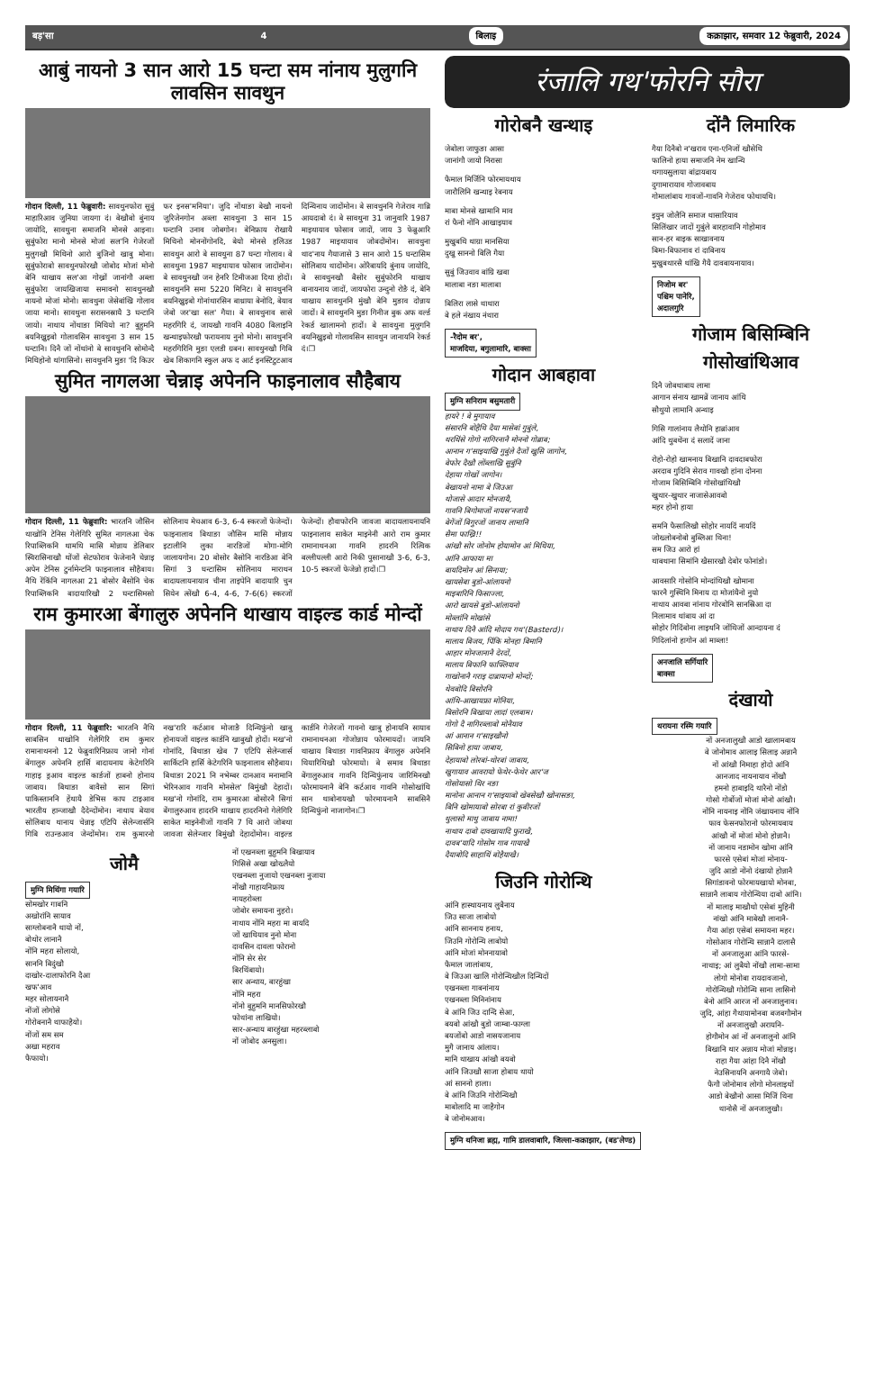बड़'सा 4 बिलाइ कक्राझार, समवार 12 फेब्रुवारी, 2024
आबुं नायनो 3 सान आरो 15 घन्टा सम नांनाय मुलुगनि लावसिन सावथुन
गोदान दिल्ली, 11 फेब्रुवारी: सावथुनफोरा सुबुं माहारिआव जुनिया जायगा दं। बेखौबो बुंनाय जायोदि, सावथुना समाजनि मोनसे आइना। सुबुंफोरा मानो मोनसे मोजां सल'नि गेजेरजों मुलुगखौ मिथिनो आरो बुजिनो खाबु मोना। सुबुंफोराबो सावथुनफोरखौ जोबोद मोजां मोनो बेनि थाखाय सल'आ गोख्रों जानांगौ अब्ला सुबुंफोरा जायखिजाया समावनो सावथुनखौ नायनो मोजां मोनो। सावथुना जेसेबांखि गोलाव जाया मानो। सावथुना सरासनस्रायै 3 घन्टानि जायो। नाथाय नोंथाङा मिथियो ना? बुहुमनि बयनिख्रुइबो गोलावसिन सावथुना 3 सान 15 घन्टानि। दिनै जों नोंथांनो बे सावथुननि सोमोन्दै मिथिहोनो थांगासिनो। सावथुननि मुङा 'दि किउर फर इनस'मनिया'। जुदि नोंथाङा बेखौ नायनो जुरिजेनगोन अब्ला सावथुना 3 सान 15 घन्टानि उनाव जोबगोन। बेनिफ्राय रोखायै मिथिनो मोननोंगोनदि, बेयो मोनसे हलिउड सावथुन आरो बे सावथुना 87 घन्टा गोलाव। बे सावथुना 1987 माइथायाव फोसाव जादोंमोन। बे सावथुनखौ जन हेनरि टिमीजआ दिथा होदों। सावथुननि समा 5220 मिनिट। बे सावथुननि बयनिख्रुइबो गोनांथारसिन बाथ्राया बेनोदि, बेयाव जेबो जर'खा सल' गैया। बे सावथुनाव सासे महरगिरि दं, जायखौ गावनि 4080 बिलाइनि खन्थाइफोरखौ फरायनाय नुनो मोनो। सावथुननि महरगिरिनि मुङा एलडी ग्रबन। सावथुनखौ गिबि खेब शिकागनि स्कुल अफ द आर्ट इनस्टिटुटआव दिन्थिनाय जादोंमोन। बे सावथुननि गेजेराव गाब्रि आयदाबो दं। बे सावथुना 31 जानुवारि 1987 माइथायाव फोसाव जादों, जाय 3 फेब्रुआरि 1987 माइथायाव जोबदोंमोन। सावथुना थाद'नाय गैयाजासे 3 सान आरो 15 घन्टासिम सोलिबाय थादोंमोन। ओरैबायदि बुंनाय जायोदि, बे सावथुनखौ बैसोर सुबुंफोरनि थाखाय बानायनाय जादों, जायफोरा उन्दुनो रोङै दं, बेनि थाखाय सावथुननि मुंखौ बेनि मुङाव दोन्नाय जादों। बे सावथुननि मुङा गिनीज बुक अफ वर्ल्ड रेकर्ड खालामनो हादों। बे सावथुना मुलुगनि बयनिख्रुइबो गोलावसिन सावथुन जानायनि रेकर्ड दं।❐
सुमित नागलआ चेन्नाइ अपेननि फाइनालाव सौहैबाय
गोदान दिल्ली, 11 फेब्रुवारि: भारतनि जौसिन थाखोनि टेनिस गेलेगिरि सुमित नागलआ चेक रिपाब्लिकनि थामथि मासि मोन्नाय डेलिबार स्विरासिनाखौ थोंजों सेटफोराव फेजेनानै चेन्नाइ अपेन टेनिस टुर्नामेन्टनि फाइनालाव सौहैबाय। नैथि रेंकिंनि नागलआ 21 बोसोर बैसोनि चेक रिपाब्लिकनि बादायारिखौ 2 घन्टासिमसो सोलिनाय मेचआव 6-3, 6-4 स्करजों फेजेन्दों। फाइनालाव बिथाङा जौसिन मासि मोन्नाय इटालीनि लुका नारडिजों मोगा-मोगि जालायगोन। 20 बोसोर बैसोनि नारडिआ बेनि सिगां 3 घन्टासिम सोलिनाय माराथन बादायलायनायाव चीना ताइपेनि बादायारि चुन सियेन त्सेंखौ 6-4, 4-6, 7-6(6) स्करजों फेजेन्दों। हौवाफोरनि जावजा बादायलायनायनि फाइनालाव साकेत माइनेनी आरो राम कुमार रामानाथनआ गावनि हादरनि रित्विक बल्लीपल्ली आरो निकी पुसानाखौ 3-6, 6-3, 10-5 स्करजों फेजेन्नो हादों।❐
राम कुमारआ बेंगालुरु अपेननि थाखाय वाइल्ड कार्ड मोन्दों
गोदान दिल्ली, 11 फेब्रुवारि: भारतनि नैथि साबसिन थाखोनि गेलेगिरि राम कुमार रामानाथननो 12 फेब्रुवारिनिफ्राय जानो गोनां बेंगालुरु अपेननि हार्सि बादायनाय केटेगरिनि गाहाइ ड्रआव वाइल्ड कार्डजों हाबनो होनाय जाबाय। बिथाङा बावैसो सान सिगां पाकिस्ताननि हेंथायै डेभिस काप टाइआव भारतीय हान्जाखौ दैदेन्दोंमोन। नाथाय बेयाव सोलिबाय थानाय चेन्नाइ एटिपि सेलेन्जार्सनि गिबि राउन्डआव जेन्दोंमोन। राम कुमारनो नख'रारि कर्टआव मोजाङै दिन्थिफुंनो खाबु होनायजों वाइल्ड कार्डनि खाबुखौ होदों। मख'नो गोनांदि, बिथाङा खेब 7 एटिपि सेलेन्जार्स सार्किटनि हार्सि केटेगरिनि फाइनालाव सौहैबाय। बिथाङा 2021 नि नभेम्बर दानआव मनामानि भेरिनआव गावनि मोनसेल' बिमुंखौ देहादों। मख'नो गोनांदि, राम कुमारआ बोसोरनै सिगां बेंगालुरुआव हादरनि थाखाय हादरनिनो गेलेगिरि साकेत माइनेनीजों गावनि 7 थि आरो जोबथा जावजा सेलेन्जार बिमुंखौ देहादोंमोन। वाइल्ड कार्डनि गेजेरजों गावनो खाबु होनायनि सायाव रामानाथनआ गोजोन्नाय फोरमायदों। जायनि थाखाय बिथाङा गावनिफ्राय बेंगालुरु अपेननि थियारिथिखौ फोरमायो। बे समाव बिथाङा बेंगालुरुआव गावनि दिन्थिफुंनाय जारिमिनखौ फोरमायनानै बेनि कर्टआव गावनि गोसोखांथि सान थाबोनायखौ फोरमायनानै साबसिनै दिन्थिफुंनो नाजागोन।❐
जोमै
मुग्नि मिथिंगा गयारि
सोमखोर गाबनि
अखोरांनि सायाव
साग्लोबनानै थायो नों,
बोथोर लानानै
नोंनि महरा सोलायो,
साननि बिदुंखौ
दाखोर-दालाफोरनि दैआ
खफ'आव
महर सोलायनानै
नोंजों लोगोसे
गोरोबनानै थाफाहैयो।
नोंजों सम सम
अखा महराव
फैफायो।
नों एखनब्ला बुहुमनि बिखायाव
गिसिसे अखा खोख्लैयो
एखनब्ला नुजायो एखनब्ला नुजाया
नोंखौ गाहायनिफ्राय
नायहरोब्ला
जोबोर समायना नुहरो।
नाथाय नोंनि महरा मा बायदि
जों खाथियाव नुनो मोना
दावसिन दावला फोरानो
नोंनि सेर सेर
बिरथिंबायो।
सार अन्थाय, बारहुंखा
नोंनि महरा
नोंनो बुहुमनि मानसिफोरखौ
फोथांना लाखियो।
सार-अन्थाय बारहुंखा महरब्लाबो
नों जोबोद अनसुला।
रंजालि गथ'फोरनि सौरा
गोरोबनै खन्थाइ
जेबोला जाफुङा आसा
जानांगौ जायो निरासा
फैमाल मिर्जिनि फोरमायथाय
जारौलिनि खन्थाइ रेबनाय
माबा मोनसे खामानि माव
रां फैनो नोंनि आखाइयाव
मुखुबथि थाग्रा मानसिया
दुखु साननो बिलि गैया
सुबुं जिउवाव बांग्रि खबा
मालाबा नङा मालाबा
बिलिरा लासे थाथारा
बे हले नंखाय नंथारा
-रैदोम बर',
माजदिया, बगुलामारि, बाक्सा
गोदान आबहावा
मुग्नि सनिराम बसुमतारी
हायरे ! बे मुगायाव
संसारनि बोहैथि दैया मासेबां गुबुंले,
थरथिंसे गोगो नागिरनानै मोननो गोब्राब;
आनान ग'साइयाखि गुबुंले दैजों खुसि जागोन,
बेफोर दैखौ लोंब्लाखि सुबुंनि
देहाया गोखों जागोन।
बेखायनो नामा बे जिउआ
थोजासे आदार मोनजायै,
गावनि बिगोमाजों नायस'नजायै
बेगेंजों बिगुरजों जानाय लामानि
सैमा फाख्रि!!
आंखौ सोर जोनोम होयामोन आं मिथिया,
आंनि आफाया मा
बायदिमोन आं सिनाया;
खायसेबा बुडो-आंलायनो
माइबारिनि फिसाज्ला,
आरो खायसे बुडो-आंलायनो
मोब्लांनि मोखांसे
नाथाय दिनै आंदि मोदाय गथ'(Basterd)।
मालाय बिजय, पिंकि मोनहा बिमानि
आहार मोनजानानै देरदों,
मालाय बिफानि फाफ्लियाव
गाखोनानै गराइ दाब्रायानो मोन्दों;
थेवबोदि बिसोरनि
आंथि-आखायफ्रा मोनिया,
बिसोरनि बिखाया लादां एलबाम।
गोगो दै नागिरब्लाबो मोनैयाव
आं आनान ग'साइखौनो
सिबिनो हाया जाबाय,
देहायाबो लोरबां-थोरबां जाबाय,
खुगायाव आवरायो फेथेर-फेथेर आर'ज
गोसोयासो थिर नङा
मानोना आनान ग'साइयाबो खेबसेखौ खोनासङा,
बिनि खोमायाबो सोरबा रां कुबीरजों
थुलासो माथु जाबाय नामा!
नाथाय दाबो दावखायादि फुराखै,
दावब'यादि गोसोम गाब गायाखै
दैयाबोदि साहाथिं बोहैयाखै।
जिउनि गोरोन्थि
आंनि हास्थायनाय लुबैनाय
जिउ साजा लाबोयो
आंनि साननाय हनाय,
जिउनि गोरोन्थि लाबोयो
आंनि मोजां मोननायाबो
फैमाल जालांबाय,
बे जिउआ खालि गोरोन्थिखौल दिन्थिदों
एखनब्ला गाबनांनाय
एखनब्ला मिनिनांनाय
बे आंनि जिउ दान्दि सेआ,
बयबो आंखौ बुडो जाम्बा-फाग्ला
बयजोंबो आडो नासयजानाय
मुगै जानाय आंलाय।
मानि थाखाय आंखौ बयबो
आंनि जिउखौ साजा होबाय थायो
आं साननो हाला।
बे आंनि जिउनि गोरोन्थिखौ
माबोलादि मा जाहैगोन
बे जोनोमआव।
मुग्नि थनिजा ब्रह्म, गामि डालवाबारि, जिल्ला-कक्राझार, (बड'लेण्ड)
दोंनै लिमारिक
गैया दिनैबो न'खराव एना-एनिजों खौसेथि
फालिनो हाया समाजनि नेम खान्थि
थगायसुलाया बांद्रायबाय
दुगामारायाव गोजावबाय
गोमालांबाय गावजों-गावनि गेजेराव फोथायथि।
इयुन जोलैनि समाज थासारियाव
सिलिंखार जादों गुबुंले बारहावानि गोहोमाव
सान-हर बाइक साखावनाय
बिमा-बिफानाव रां दाबिनाय
मुखुबथारसै थांखि गैयै दावबायनायाव।
निजोम बर'
पश्चिम पानेरि,
अदालगुरि
गोजाम बिसिम्बिनि गोसोखांथिआव
दिनै जोबथाबाय लामा
आगान संनाय खामब्रें जानाय आंथि
सौथुयो लामानि अन्थाइ
गिसि गालांनाय लैथोनि हाब्रांआव
आंदि थुबथेंना दं सलादें जाना
रोहो-रोहो खामनाय बिखानि दावदाबफोरा
अरदाब गुदिनि सेराव गावखौ हांना दोनना
गोजाम बिसिम्बिनि गोसोखांथिखौ
खुथार-खुथार नाजासेआवबो
महर होनो हाया
समनि फैसालिखौ सोहोर नायदिं नायदिं
जोख्लोबनोबो बुब्लिआ थिना!
सम जिउ आरो हां
थाबथाना सिमांनि खैसारखौ देबोर फोनांडो।
आवसारि गोसोनि मोन्दांथिखौ खोमाना
फारनै गुस्थिनि मिनाय दा मोजांयैनो नुयो
नाथाय आवबा नांनाय गोरबोनि सानस्रिआ दा
निलामाव थांबाय आं दा
सोहोर गिदिंबोना लाइथनि जोंथिजों आन्दायना दं
गिदिलांनो हागोन आं माब्ला!
अनजालि सर्गियारि
बाक्सा
दंखायो
थरायना रस्मि गयारि
नों अनजालुखौ आडो खालामबाय
बे जोनोमाव आलाइ सिलाइ अन्नानै
नों आंखौ निमाहा होदो आंनि
आनजाद नायनायाव नोंखौ
हमनो हाबाइदि थारैनो नोंडो
गोसो गोर्बोजों मोजां मोनो आंखौ।
नोंनि नायनाइ नोंनि जंखायनाय नोंनि
फाव फेसनफोरानो फोरमायबाय
आंखौ नों मोजां मोनो होन्नानै।
नों जानाय नडामोन खोमा आंनि
फारसे एसेबां मोजां मोनाय-
जुदि आडो नोंनो दंखायो होन्नानै
सिगांडावनो फोरमायखायो मोनबा,
सान्नानै लाबाय गोरोन्थिया दाबो आंनि।
नों मालाइ माखौथो एसेबां मुहिनी
नांखो आंनि माबेखौ लानानै-
गैया आंहा एसेबां समायना महर।
गोसोआव गोरोन्थि सान्नानै दालासै
नों अनजालुआ आंनि फारसे-
नाथाइ; आं लुबैयो नोंखौ लामा-सामा
लोगो मोनोबा रायदावजानो,
गोरोन्थिखौ गोरोन्थि साना लासिनो
बेनो आंनि आरज नों अनजालुनाव।
जुदि, आंहा गैथायामोनबा बजबगौमोन
नों अनजालुखौ अरायनि-
होगौमोन आं नों अनजालुनो आंनि
बिखानि थार अन्नाय मोजां मोन्नाइ।
राहा गैया आंहा दिनै नोंखौ
नेउसिनायनि अनगायै जेबो।
फैगौ जोनोमाव लोगो मोनलाइथों
आडो बेखौनो आसा मिजिं थिना
थानोसै नों अनजालुखौ।